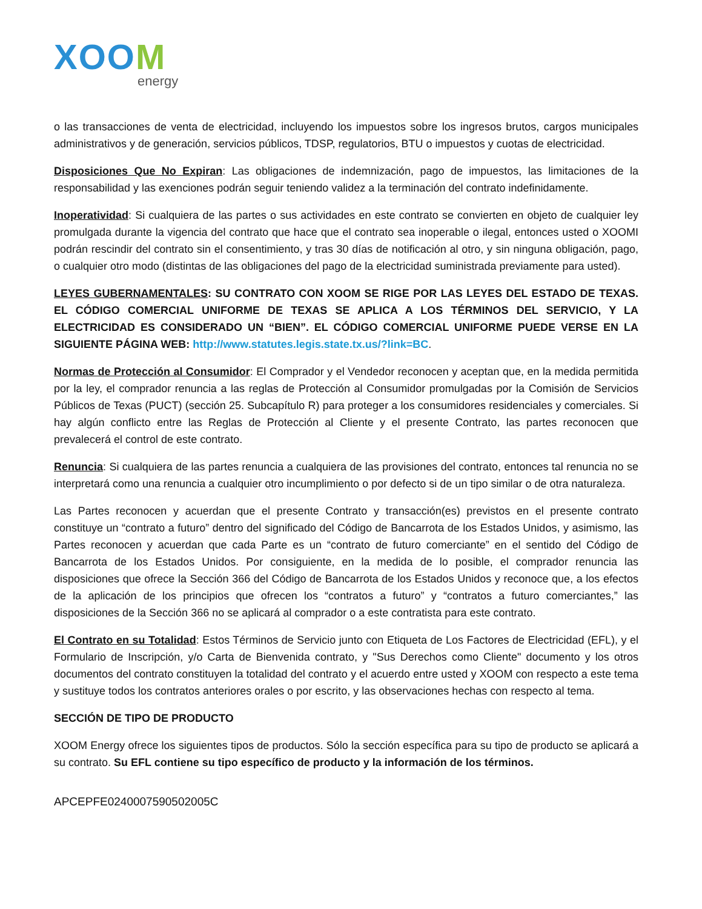XOOM
energy
o las transacciones de venta de electricidad, incluyendo los impuestos sobre los ingresos brutos, cargos municipales administrativos y de generación, servicios públicos, TDSP, regulatorios, BTU o impuestos y cuotas de electricidad.
Disposiciones Que No Expiran: Las obligaciones de indemnización, pago de impuestos, las limitaciones de la responsabilidad y las exenciones podrán seguir teniendo validez a la terminación del contrato indefinidamente.
Inoperatividad: Si cualquiera de las partes o sus actividades en este contrato se convierten en objeto de cualquier ley promulgada durante la vigencia del contrato que hace que el contrato sea inoperable o ilegal, entonces usted o XOOMI podrán rescindir del contrato sin el consentimiento, y tras 30 días de notificación al otro, y sin ninguna obligación, pago, o cualquier otro modo (distintas de las obligaciones del pago de la electricidad suministrada previamente para usted).
LEYES GUBERNAMENTALES: SU CONTRATO CON XOOM SE RIGE POR LAS LEYES DEL ESTADO DE TEXAS. EL CÓDIGO COMERCIAL UNIFORME DE TEXAS SE APLICA A LOS TÉRMINOS DEL SERVICIO, Y LA ELECTRICIDAD ES CONSIDERADO UN “BIEN”. EL CÓDIGO COMERCIAL UNIFORME PUEDE VERSE EN LA SIGUIENTE PÁGINA WEB: http://www.statutes.legis.state.tx.us/?link=BC.
Normas de Protección al Consumidor: El Comprador y el Vendedor reconocen y aceptan que, en la medida permitida por la ley, el comprador renuncia a las reglas de Protección al Consumidor promulgadas por la Comisión de Servicios Públicos de Texas (PUCT) (sección 25. Subcapítulo R) para proteger a los consumidores residenciales y comerciales. Si hay algún conflicto entre las Reglas de Protección al Cliente y el presente Contrato, las partes reconocen que prevalecerá el control de este contrato.
Renuncia: Si cualquiera de las partes renuncia a cualquiera de las provisiones del contrato, entonces tal renuncia no se interpretará como una renuncia a cualquier otro incumplimiento o por defecto si de un tipo similar o de otra naturaleza.
Las Partes reconocen y acuerdan que el presente Contrato y transacción(es) previstos en el presente contrato constituye un “contrato a futuro” dentro del significado del Código de Bancarrota de los Estados Unidos, y asimismo, las Partes reconocen y acuerdan que cada Parte es un “contrato de futuro comerciante” en el sentido del Código de Bancarrota de los Estados Unidos. Por consiguiente, en la medida de lo posible, el comprador renuncia las disposiciones que ofrece la Sección 366 del Código de Bancarrota de los Estados Unidos y reconoce que, a los efectos de la aplicación de los principios que ofrecen los “contratos a futuro” y “contratos a futuro comerciantes,” las disposiciones de la Sección 366 no se aplicará al comprador o a este contratista para este contrato.
El Contrato en su Totalidad: Estos Términos de Servicio junto con Etiqueta de Los Factores de Electricidad (EFL), y el Formulario de Inscripción, y/o Carta de Bienvenida contrato, y "Sus Derechos como Cliente" documento y los otros documentos del contrato constituyen la totalidad del contrato y el acuerdo entre usted y XOOM con respecto a este tema y sustituye todos los contratos anteriores orales o por escrito, y las observaciones hechas con respecto al tema.
SECCIÓN DE TIPO DE PRODUCTO
XOOM Energy ofrece los siguientes tipos de productos. Sólo la sección específica para su tipo de producto se aplicará a su contrato. Su EFL contiene su tipo específico de producto y la información de los términos.
APCEPFE0240007590502005C